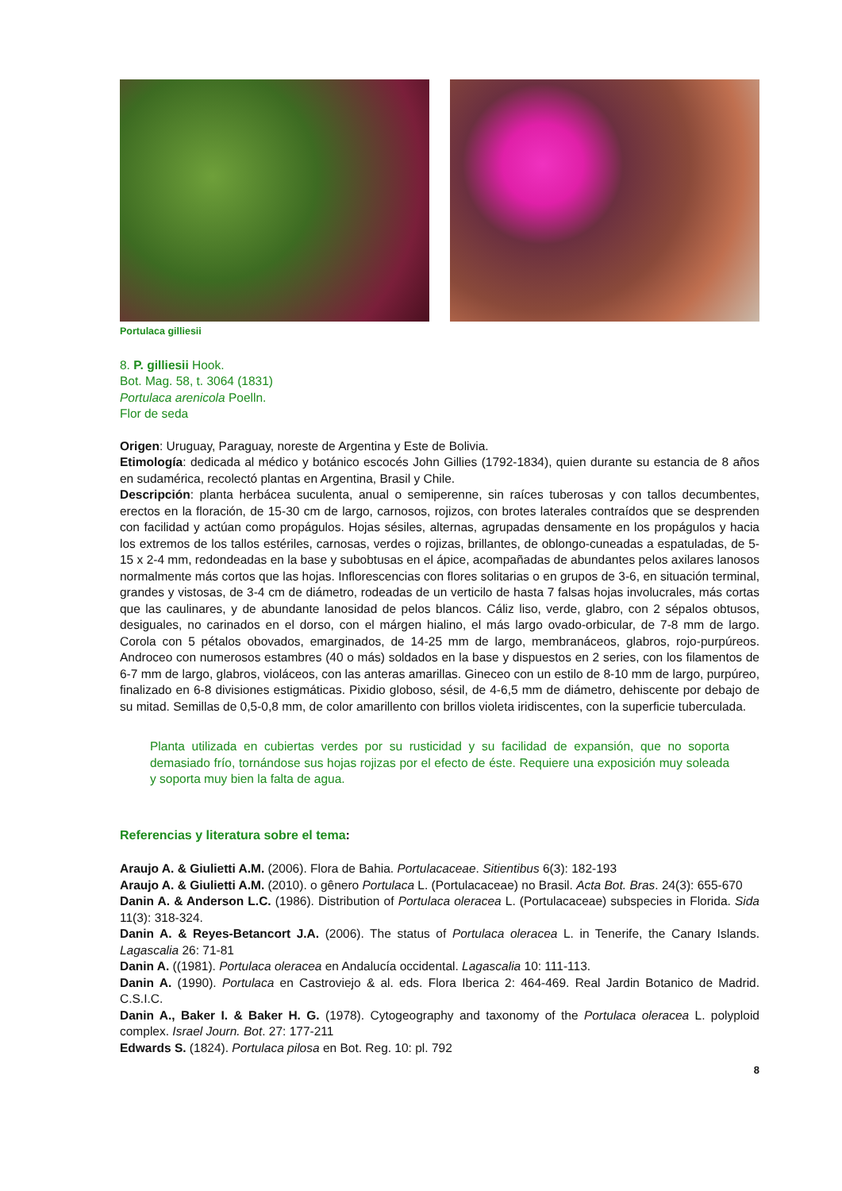Portulaca gilliesii
8. P. gilliesii Hook.
Bot. Mag. 58, t. 3064 (1831)
Portulaca arenicola Poelln.
Flor de seda
Origen: Uruguay, Paraguay, noreste de Argentina y Este de Bolivia.
Etimología: dedicada al médico y botánico escocés John Gillies (1792-1834), quien durante su estancia de 8 años en sudamérica, recolectó plantas en Argentina, Brasil y Chile.
Descripción: planta herbácea suculenta, anual o semiperenne, sin raíces tuberosas y con tallos decumbentes, erectos en la floración, de 15-30 cm de largo, carnosos, rojizos, con brotes laterales contraídos que se desprenden con facilidad y actúan como propágulos. Hojas sésiles, alternas, agrupadas densamente en los propágulos y hacia los extremos de los tallos estériles, carnosas, verdes o rojizas, brillantes, de oblongo-cuneadas a espatuladas, de 5-15 x 2-4 mm, redondeadas en la base y subobtusas en el ápice, acompañadas de abundantes pelos axilares lanosos normalmente más cortos que las hojas. Inflorescencias con flores solitarias o en grupos de 3-6, en situación terminal, grandes y vistosas, de 3-4 cm de diámetro, rodeadas de un verticilo de hasta 7 falsas hojas involucrales, más cortas que las caulinares, y de abundante lanosidad de pelos blancos. Cáliz liso, verde, glabro, con 2 sépalos obtusos, desiguales, no carinados en el dorso, con el márgen hialino, el más largo ovado-orbicular, de 7-8 mm de largo. Corola con 5 pétalos obovados, emarginados, de 14-25 mm de largo, membranáceos, glabros, rojo-purpúreos. Androceo con numerosos estambres (40 o más) soldados en la base y dispuestos en 2 series, con los filamentos de 6-7 mm de largo, glabros, violáceos, con las anteras amarillas. Gineceo con un estilo de 8-10 mm de largo, purpúreo, finalizado en 6-8 divisiones estigmáticas. Pixidio globoso, sésil, de 4-6,5 mm de diámetro, dehiscente por debajo de su mitad. Semillas de 0,5-0,8 mm, de color amarillento con brillos violeta iridiscentes, con la superficie tuberculada.
Planta utilizada en cubiertas verdes por su rusticidad y su facilidad de expansión, que no soporta demasiado frío, tornándose sus hojas rojizas por el efecto de éste. Requiere una exposición muy soleada y soporta muy bien la falta de agua.
Referencias y literatura sobre el tema:
Araujo A. & Giulietti A.M. (2006). Flora de Bahia. Portulacaceae. Sitientibus 6(3): 182-193
Araujo A. & Giulietti A.M. (2010). o gênero Portulaca L. (Portulacaceae) no Brasil. Acta Bot. Bras. 24(3): 655-670
Danin A. & Anderson L.C. (1986). Distribution of Portulaca oleracea L. (Portulacaceae) subspecies in Florida. Sida 11(3): 318-324.
Danin A. & Reyes-Betancort J.A. (2006). The status of Portulaca oleracea L. in Tenerife, the Canary Islands. Lagascalia 26: 71-81
Danin A. ((1981). Portulaca oleracea en Andalucía occidental. Lagascalia 10: 111-113.
Danin A. (1990). Portulaca en Castroviejo & al. eds. Flora Iberica 2: 464-469. Real Jardin Botanico de Madrid. C.S.I.C.
Danin A., Baker I. & Baker H. G. (1978). Cytogeography and taxonomy of the Portulaca oleracea L. polyploid complex. Israel Journ. Bot. 27: 177-211
Edwards S. (1824). Portulaca pilosa en Bot. Reg. 10: pl. 792
8